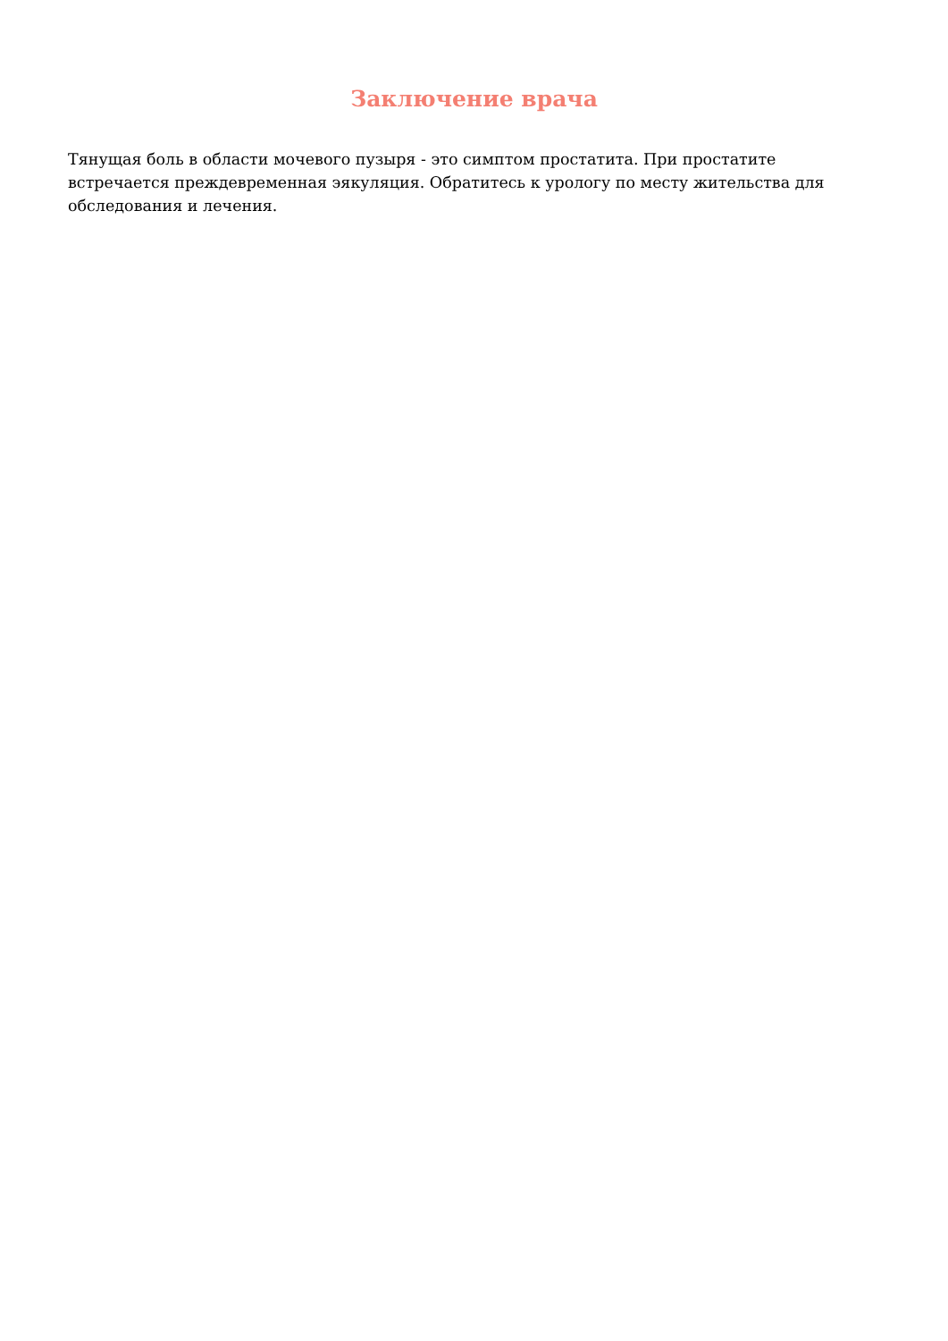Заключение врача
Тянущая боль в области мочевого пузыря - это симптом простатита. При простатите встречается преждевременная эякуляция. Обратитесь к урологу по месту жительства для обследования и лечения.